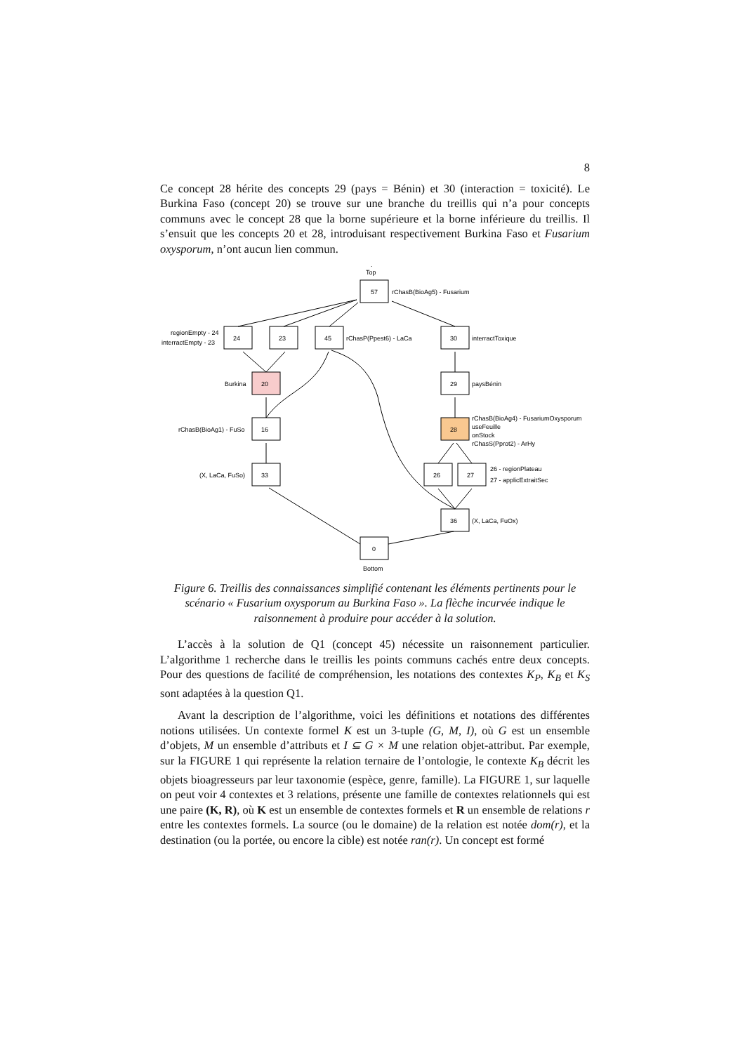8
Ce concept 28 hérite des concepts 29 (pays = Bénin) et 30 (interaction = toxicité). Le Burkina Faso (concept 20) se trouve sur une branche du treillis qui n’a pour concepts communs avec le concept 28 que la borne supérieure et la borne inférieure du treillis. Il s’ensuit que les concepts 20 et 28, introduisant respectivement Burkina Faso et Fusarium oxysporum, n’ont aucun lien commun.
.
Top
57
rChasB(BioAg5) - Fusarium
24
23
45
30
regionEmpty - 24
interractEmpty - 23
rChasP(Ppest6) - LaCa
interractToxique
Burkina
20
29
paysBénin
rChasB(BioAg1) - FuSo
16
28
rChasB(BioAg4) - FusariumOxysporum
useFeuille
onStock
rChasS(Pprot2) - ArHy
(X, LaCa, FuSo)
33
26
27
26 - regionPlateau
27 - applicExtraitSec
36
(X, LaCa, FuOx)
0
Bottom
Figure 6. Treillis des connaissances simplifié contenant les éléments pertinents pour le scénario « Fusarium oxysporum au Burkina Faso ». La flèche incurvée indique le raisonnement à produire pour accéder à la solution.
L’accès à la solution de Q1 (concept 45) nécessite un raisonnement particulier. L’algorithme 1 recherche dans le treillis les points communs cachés entre deux concepts. Pour des questions de facilité de compréhension, les notations des contextes K<sub>P</sub>, K<sub>B</sub> et K<sub>S</sub> sont adaptées à la question Q1.
Avant la description de l’algorithme, voici les définitions et notations des différentes notions utilisées. Un contexte formel K est un 3-tuple (G, M, I), où G est un ensemble d’objets, M un ensemble d’attributs et I ⊆ G × M une relation objet-attribut. Par exemple, sur la FIGURE 1 qui représente la relation ternaire de l’ontologie, le contexte K<sub>B</sub> décrit les objets bioagresseurs par leur taxonomie (espèce, genre, famille). La FIGURE 1, sur laquelle on peut voir 4 contextes et 3 relations, présente une famille de contextes relationnels qui est une paire (K, R), où K est un ensemble de contextes formels et R un ensemble de relations r entre les contextes formels. La source (ou le domaine) de la relation est notée dom(r), et la destination (ou la portée, ou encore la cible) est notée ran(r). Un concept est formé